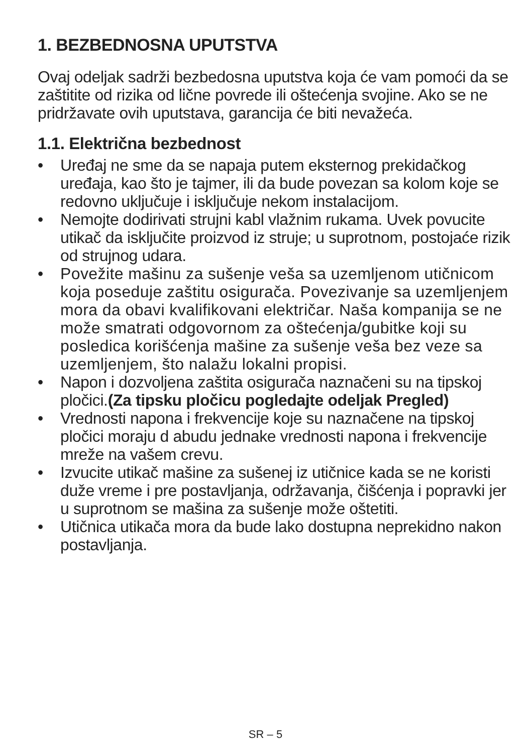1. BEZBEDNOSNA UPUTSTVA
Ovaj odeljak sadrži bezbedosna uputstva koja će vam pomoći da se zaštitite od rizika od lične povrede ili oštećenja svojine. Ako se ne pridržavate ovih uputstava, garancija će biti nevažeća.
1.1. Električna bezbednost
• Uređaj ne sme da se napaja putem eksternog prekidačkog uređaja, kao što je tajmer, ili da bude povezan sa kolom koje se redovno uključuje i isključuje nekom instalacijom.
• Nemojte dodirivati strujni kabl vlažnim rukama. Uvek povucite utikač da isključite proizvod iz struje; u suprotnom, postojaće rizik od strujnog udara.
• Povežite mašinu za sušenje veša sa uzemljenom utičnicom koja poseduje zaštitu osigurača. Povezivanje sa uzemljenjem mora da obavi kvalifikovani električar. Naša kompanija se ne može smatrati odgovornom za oštećenja/gubitke koji su posledica korišćenja mašine za sušenje veša bez veze sa uzemljenjem, što nalažu lokalni propisi.
• Napon i dozvoljena zaštita osigurača naznačeni su na tipskoj pločici.(Za tipsku pločicu pogledajte odeljak Pregled)
• Vrednosti napona i frekvencije koje su naznačene na tipskoj pločici moraju d abudu jednake vrednosti napona i frekvencije mreže na vašem crevu.
• Izvucite utikač mašine za sušenej iz utičnice kada se ne koristi duže vreme i pre postavljanja, održavanja, čišćenja i popravki jer u suprotnom se mašina za sušenje može oštetiti.
• Utičnica utikača mora da bude lako dostupna neprekidno nakon postavljanja.
SR – 5